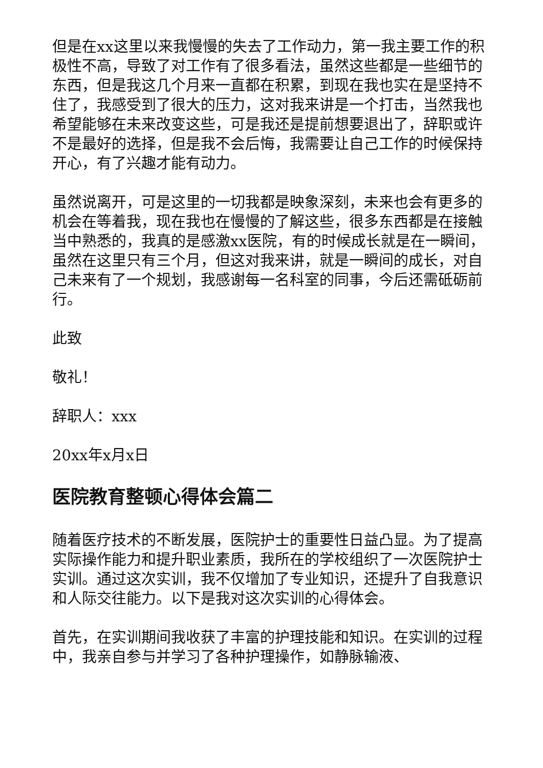但是在xx这里以来我慢慢的失去了工作动力，第一我主要工作的积极性不高，导致了对工作有了很多看法，虽然这些都是一些细节的东西，但是我这几个月来一直都在积累，到现在我也实在是坚持不住了，我感受到了很大的压力，这对我来讲是一个打击，当然我也希望能够在未来改变这些，可是我还是提前想要退出了，辞职或许不是最好的选择，但是我不会后悔，我需要让自己工作的时候保持开心，有了兴趣才能有动力。
虽然说离开，可是这里的一切我都是映象深刻，未来也会有更多的机会在等着我，现在我也在慢慢的了解这些，很多东西都是在接触当中熟悉的，我真的是感激xx医院，有的时候成长就是在一瞬间，虽然在这里只有三个月，但这对我来讲，就是一瞬间的成长，对自己未来有了一个规划，我感谢每一名科室的同事，今后还需砥砺前行。
此致
敬礼！
辞职人：xxx
20xx年x月x日
医院教育整顿心得体会篇二
随着医疗技术的不断发展，医院护士的重要性日益凸显。为了提高实际操作能力和提升职业素质，我所在的学校组织了一次医院护士实训。通过这次实训，我不仅增加了专业知识，还提升了自我意识和人际交往能力。以下是我对这次实训的心得体会。
首先，在实训期间我收获了丰富的护理技能和知识。在实训的过程中，我亲自参与并学习了各种护理操作，如静脉输液、